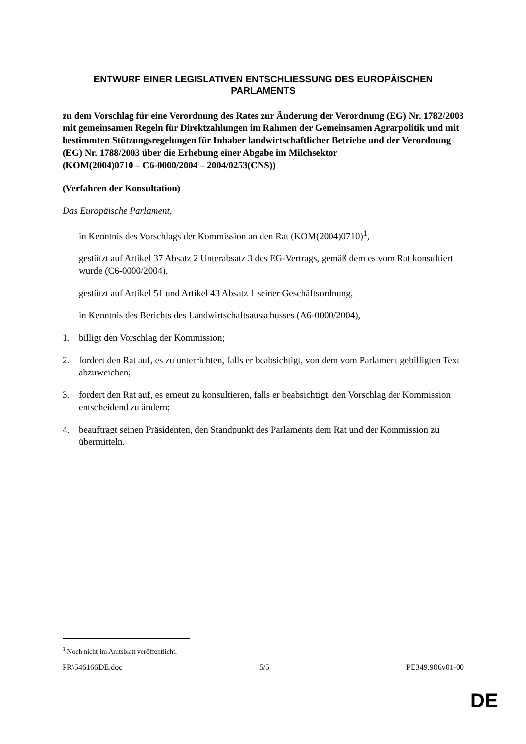ENTWURF EINER LEGISLATIVEN ENTSCHLIESSUNG DES EUROPÄISCHEN PARLAMENTS
zu dem Vorschlag für eine Verordnung des Rates zur Änderung der Verordnung (EG) Nr. 1782/2003 mit gemeinsamen Regeln für Direktzahlungen im Rahmen der Gemeinsamen Agrarpolitik und mit bestimmten Stützungsregelungen für Inhaber landwirtschaftlicher Betriebe und der Verordnung (EG) Nr. 1788/2003 über die Erhebung einer Abgabe im Milchsektor
(KOM(2004)0710 – C6-0000/2004 – 2004/0253(CNS))
(Verfahren der Konsultation)
Das Europäische Parlament,
– in Kenntnis des Vorschlags der Kommission an den Rat (KOM(2004)0710)<sup>1</sup>,
– gestützt auf Artikel 37 Absatz 2 Unterabsatz 3 des EG-Vertrags, gemäß dem es vom Rat konsultiert wurde (C6-0000/2004),
– gestützt auf Artikel 51 und Artikel 43 Absatz 1 seiner Geschäftsordnung,
– in Kenntnis des Berichts des Landwirtschaftsausschusses (A6-0000/2004),
1. billigt den Vorschlag der Kommission;
2. fordert den Rat auf, es zu unterrichten, falls er beabsichtigt, von dem vom Parlament gebilligten Text abzuweichen;
3. fordert den Rat auf, es erneut zu konsultieren, falls er beabsichtigt, den Vorschlag der Kommission entscheidend zu ändern;
4. beauftragt seinen Präsidenten, den Standpunkt des Parlaments dem Rat und der Kommission zu übermitteln.
<sup>1</sup> Noch nicht im Amtsblatt veröffentlicht.
PR\546166DE.doc 5/5 PE349.906v01-00
DE